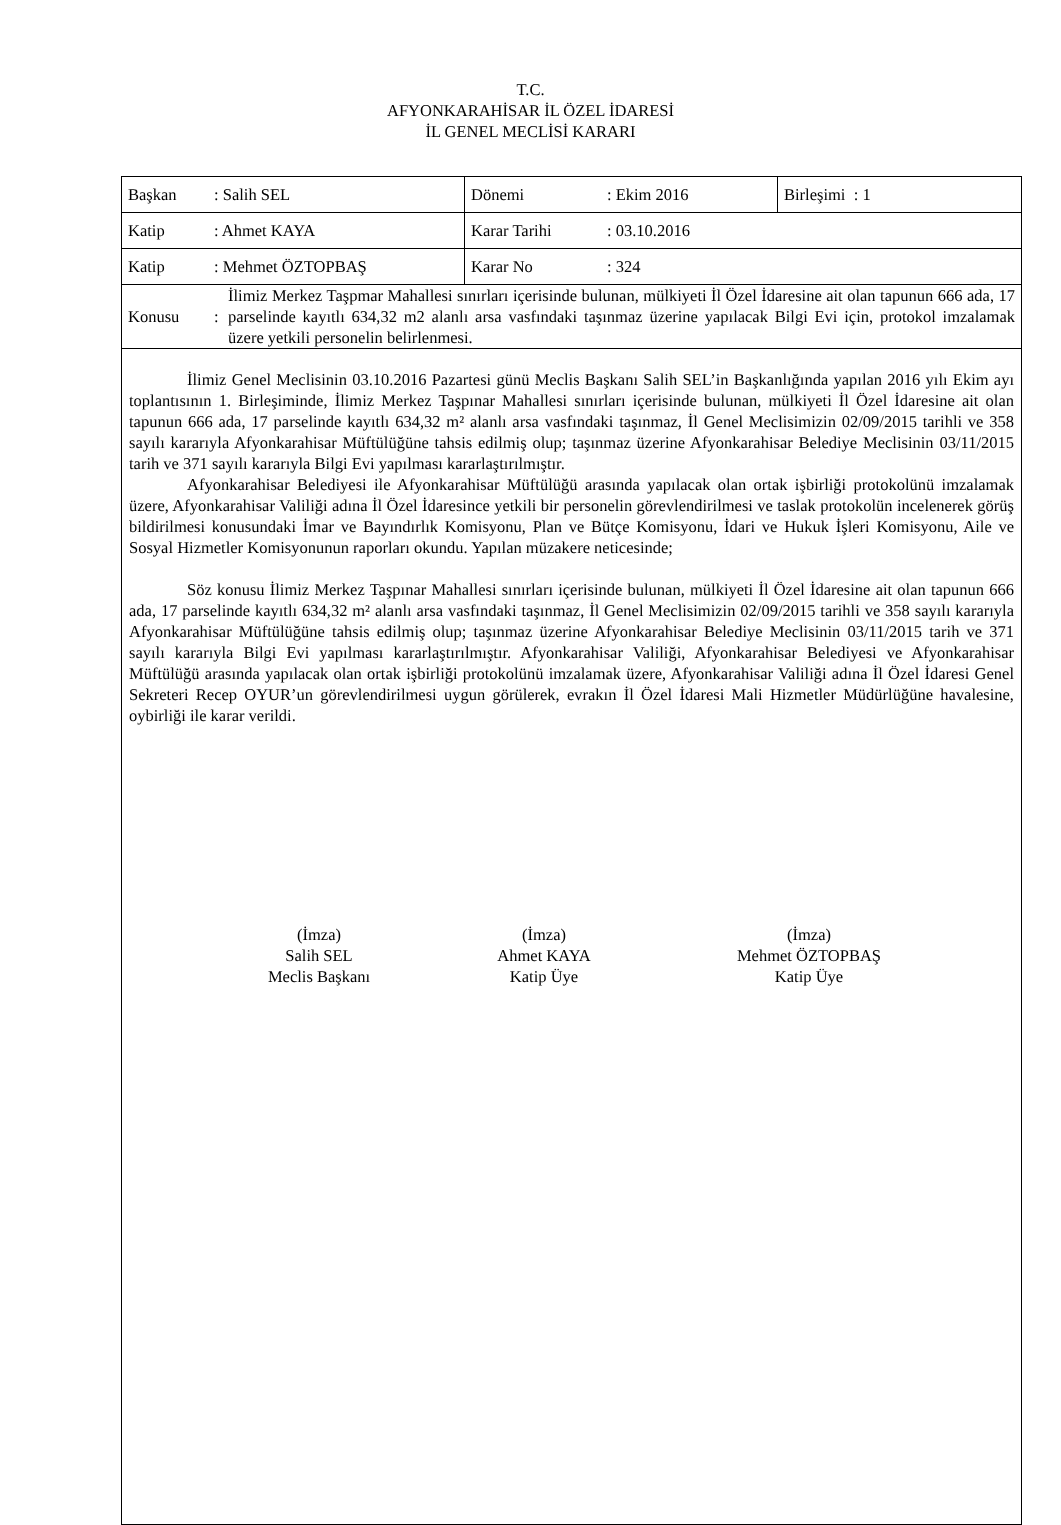T.C.
AFYONKARAHİSAR İL ÖZEL İDARESİ
İL GENEL MECLİSİ KARARI
| Başkan : Salih SEL | Dönemi : Ekim 2016 | Birleşimi : 1 |
| Katip : Ahmet KAYA | Karar Tarihi : 03.10.2016 | |
| Katip : Mehmet ÖZTOPBAŞ | Karar No : 324 | |
| Konusu : İlimiz Merkez Taşpmar Mahallesi sınırları içerisinde bulunan, mülkiyeti İl Özel İdaresine ait olan tapunun 666 ada, 17 parselinde kayıtlı 634,32 m2 alanlı arsa vasfındaki taşınmaz üzerine yapılacak Bilgi Evi için, protokol imzalamak üzere yetkili personelin belirlenmesi. | | |
| İlimiz Genel Meclisinin 03.10.2016 Pazartesi günü Meclis Başkanı Salih SEL’in Başkanlığında yapılan 2016 yılı Ekim ayı toplantısının 1. Birleşiminde, İlimiz Merkez Taşpınar Mahallesi sınırları içerisinde bulunan, mülkiyeti İl Özel İdaresine ait olan tapunun 666 ada, 17 parselinde kayıtlı 634,32 m² alanlı arsa vasfındaki taşınmaz, İl Genel Meclisimizin 02/09/2015 tarihli ve 358 sayılı kararıyla Afyonkarahisar Müftülüğüne tahsis edilmiş olup; taşınmaz üzerine Afyonkarahisar Belediye Meclisinin 03/11/2015 tarih ve 371 sayılı kararıyla Bilgi Evi yapılması kararlaştırılmıştır. Afyonkarahisar Belediyesi ile Afyonkarahisar Müftülüğü arasında yapılacak olan ortak işbirliği protokolünü imzalamak üzere, Afyonkarahisar Valiliği adına İl Özel İdaresince yetkili bir personelin görevlendirilmesi ve taslak protokolün incelenerek görüş bildirilmesi konusundaki İmar ve Bayındırlık Komisyonu, Plan ve Bütçe Komisyonu, İdari ve Hukuk İşleri Komisyonu, Aile ve Sosyal Hizmetler Komisyonunun raporları okundu. Yapılan müzakere neticesinde; Söz konusu İlimiz Merkez Taşpınar Mahallesi sınırları içerisinde bulunan, mülkiyeti İl Özel İdaresine ait olan tapunun 666 ada, 17 parselinde kayıtlı 634,32 m² alanlı arsa vasfındaki taşınmaz, İl Genel Meclisimizin 02/09/2015 tarihli ve 358 sayılı kararıyla Afyonkarahisar Müftülüğüne tahsis edilmiş olup; taşınmaz üzerine Afyonkarahisar Belediye Meclisinin 03/11/2015 tarih ve 371 sayılı kararıyla Bilgi Evi yapılması kararlaştırılmıştır. Afyonkarahisar Valiliği, Afyonkarahisar Belediyesi ve Afyonkarahisar Müftülüğü arasında yapılacak olan ortak işbirliği protokolünü imzalamak üzere, Afyonkarahisar Valiliği adına İl Özel İdaresi Genel Sekreteri Recep OYUR’un görevlendirilmesi uygun görülerek, evrakın İl Özel İdaresi Mali Hizmetler Müdürlüğüne havalesine, oybirliği ile karar verildi. (İmza) Salih SEL Meclis Başkanı (İmza) Ahmet KAYA Katip Üye (İmza) Mehmet ÖZTOPBAŞ Katip Üye | | |